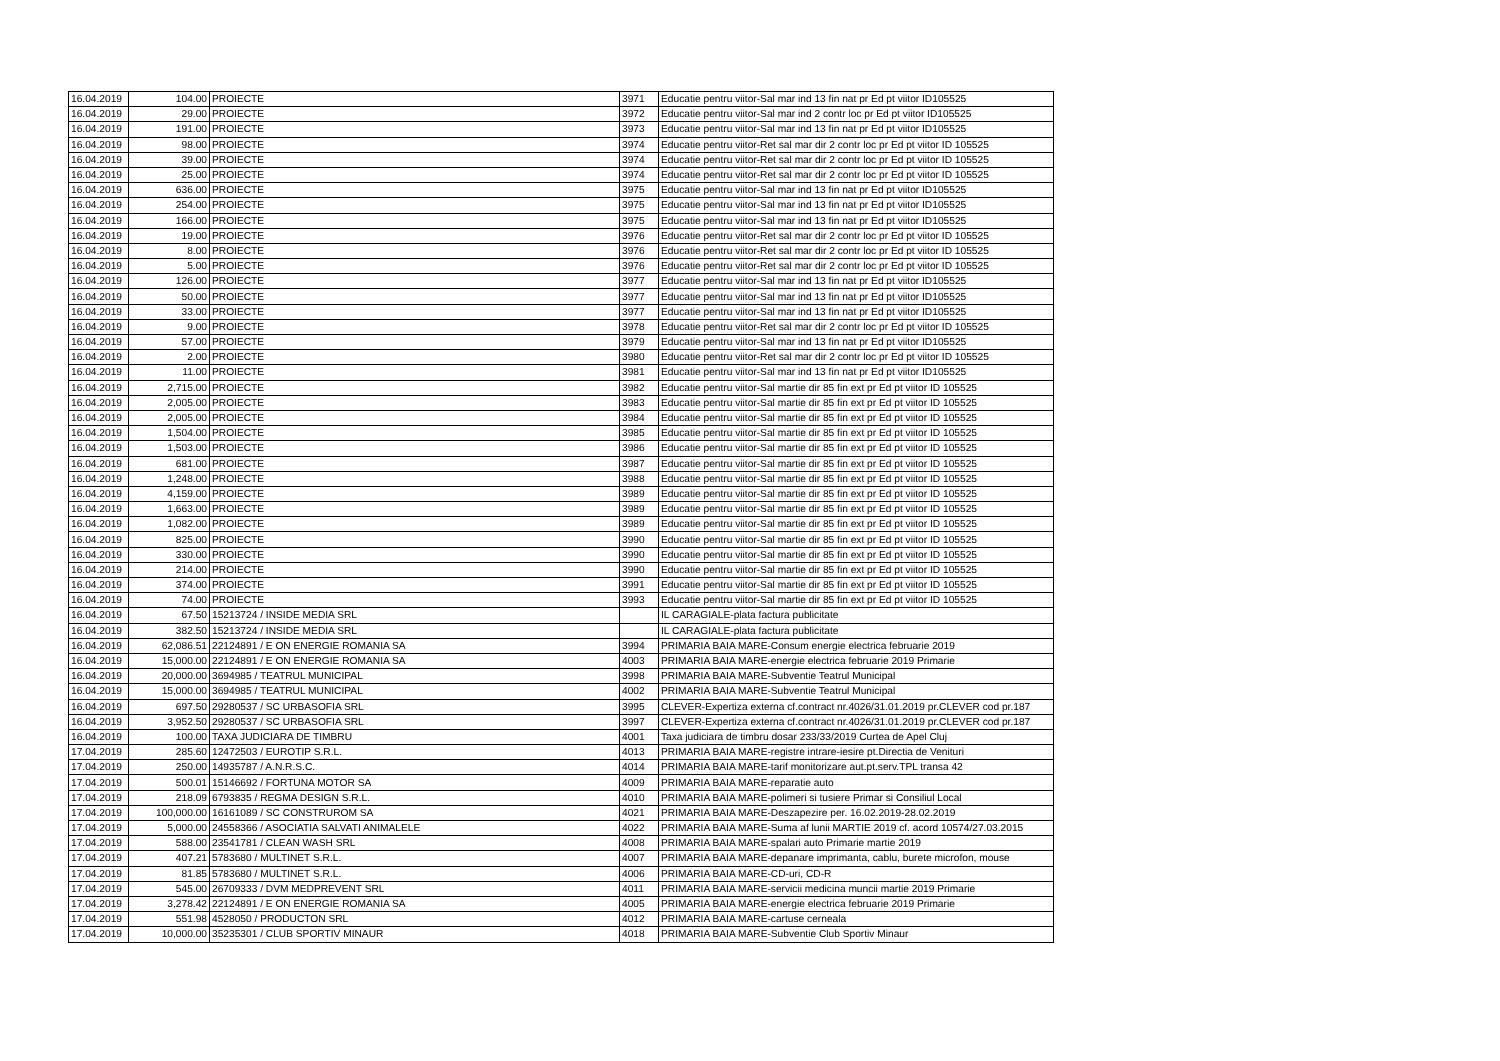| 16.04.2019 | 104.00 | PROIECTE | 3971 | Educatie pentru viitor-Sal mar ind 13 fin nat pr Ed pt viitor ID105525 |
| 16.04.2019 | 29.00 | PROIECTE | 3972 | Educatie pentru viitor-Sal mar ind 2 contr loc pr Ed pt viitor ID105525 |
| 16.04.2019 | 191.00 | PROIECTE | 3973 | Educatie pentru viitor-Sal mar ind 13 fin nat pr Ed pt viitor ID105525 |
| 16.04.2019 | 98.00 | PROIECTE | 3974 | Educatie pentru viitor-Ret sal mar dir 2 contr loc pr Ed pt viitor ID 105525 |
| 16.04.2019 | 39.00 | PROIECTE | 3974 | Educatie pentru viitor-Ret sal mar dir 2 contr loc pr Ed pt viitor ID 105525 |
| 16.04.2019 | 25.00 | PROIECTE | 3974 | Educatie pentru viitor-Ret sal mar dir 2 contr loc pr Ed pt viitor ID 105525 |
| 16.04.2019 | 636.00 | PROIECTE | 3975 | Educatie pentru viitor-Sal mar ind 13 fin nat pr Ed pt viitor ID105525 |
| 16.04.2019 | 254.00 | PROIECTE | 3975 | Educatie pentru viitor-Sal mar ind 13 fin nat pr Ed pt viitor ID105525 |
| 16.04.2019 | 166.00 | PROIECTE | 3975 | Educatie pentru viitor-Sal mar ind 13 fin nat pr Ed pt viitor ID105525 |
| 16.04.2019 | 19.00 | PROIECTE | 3976 | Educatie pentru viitor-Ret sal mar dir 2 contr loc pr Ed pt viitor ID 105525 |
| 16.04.2019 | 8.00 | PROIECTE | 3976 | Educatie pentru viitor-Ret sal mar dir 2 contr loc pr Ed pt viitor ID 105525 |
| 16.04.2019 | 5.00 | PROIECTE | 3976 | Educatie pentru viitor-Ret sal mar dir 2 contr loc pr Ed pt viitor ID 105525 |
| 16.04.2019 | 126.00 | PROIECTE | 3977 | Educatie pentru viitor-Sal mar ind 13 fin nat pr Ed pt viitor ID105525 |
| 16.04.2019 | 50.00 | PROIECTE | 3977 | Educatie pentru viitor-Sal mar ind 13 fin nat pr Ed pt viitor ID105525 |
| 16.04.2019 | 33.00 | PROIECTE | 3977 | Educatie pentru viitor-Sal mar ind 13 fin nat pr Ed pt viitor ID105525 |
| 16.04.2019 | 9.00 | PROIECTE | 3978 | Educatie pentru viitor-Ret sal mar dir 2 contr loc pr Ed pt viitor ID 105525 |
| 16.04.2019 | 57.00 | PROIECTE | 3979 | Educatie pentru viitor-Sal mar ind 13 fin nat pr Ed pt viitor ID105525 |
| 16.04.2019 | 2.00 | PROIECTE | 3980 | Educatie pentru viitor-Ret sal mar dir 2 contr loc pr Ed pt viitor ID 105525 |
| 16.04.2019 | 11.00 | PROIECTE | 3981 | Educatie pentru viitor-Sal mar ind 13 fin nat pr Ed pt viitor ID105525 |
| 16.04.2019 | 2,715.00 | PROIECTE | 3982 | Educatie pentru viitor-Sal martie dir 85 fin ext pr Ed pt viitor ID 105525 |
| 16.04.2019 | 2,005.00 | PROIECTE | 3983 | Educatie pentru viitor-Sal martie dir 85 fin ext pr Ed pt viitor ID 105525 |
| 16.04.2019 | 2,005.00 | PROIECTE | 3984 | Educatie pentru viitor-Sal martie dir 85 fin ext pr Ed pt viitor ID 105525 |
| 16.04.2019 | 1,504.00 | PROIECTE | 3985 | Educatie pentru viitor-Sal martie dir 85 fin ext pr Ed pt viitor ID 105525 |
| 16.04.2019 | 1,503.00 | PROIECTE | 3986 | Educatie pentru viitor-Sal martie dir 85 fin ext pr Ed pt viitor ID 105525 |
| 16.04.2019 | 681.00 | PROIECTE | 3987 | Educatie pentru viitor-Sal martie dir 85 fin ext pr Ed pt viitor ID 105525 |
| 16.04.2019 | 1,248.00 | PROIECTE | 3988 | Educatie pentru viitor-Sal martie dir 85 fin ext pr Ed pt viitor ID 105525 |
| 16.04.2019 | 4,159.00 | PROIECTE | 3989 | Educatie pentru viitor-Sal martie dir 85 fin ext pr Ed pt viitor ID 105525 |
| 16.04.2019 | 1,663.00 | PROIECTE | 3989 | Educatie pentru viitor-Sal martie dir 85 fin ext pr Ed pt viitor ID 105525 |
| 16.04.2019 | 1,082.00 | PROIECTE | 3989 | Educatie pentru viitor-Sal martie dir 85 fin ext pr Ed pt viitor ID 105525 |
| 16.04.2019 | 825.00 | PROIECTE | 3990 | Educatie pentru viitor-Sal martie dir 85 fin ext pr Ed pt viitor ID 105525 |
| 16.04.2019 | 330.00 | PROIECTE | 3990 | Educatie pentru viitor-Sal martie dir 85 fin ext pr Ed pt viitor ID 105525 |
| 16.04.2019 | 214.00 | PROIECTE | 3990 | Educatie pentru viitor-Sal martie dir 85 fin ext pr Ed pt viitor ID 105525 |
| 16.04.2019 | 374.00 | PROIECTE | 3991 | Educatie pentru viitor-Sal martie dir 85 fin ext pr Ed pt viitor ID 105525 |
| 16.04.2019 | 74.00 | PROIECTE | 3993 | Educatie pentru viitor-Sal martie dir 85 fin ext pr Ed pt viitor ID 105525 |
| 16.04.2019 | 67.50 | 15213724 / INSIDE MEDIA SRL | | IL CARAGIALE-plata factura publicitate |
| 16.04.2019 | 382.50 | 15213724 / INSIDE MEDIA SRL | | IL CARAGIALE-plata factura publicitate |
| 16.04.2019 | 62,086.51 | 22124891 / E ON ENERGIE ROMANIA SA | 3994 | PRIMARIA BAIA MARE-Consum energie electrica februarie 2019 |
| 16.04.2019 | 15,000.00 | 22124891 / E ON ENERGIE ROMANIA SA | 4003 | PRIMARIA BAIA MARE-energie electrica februarie 2019 Primarie |
| 16.04.2019 | 20,000.00 | 3694985 / TEATRUL MUNICIPAL | 3998 | PRIMARIA BAIA MARE-Subventie Teatrul Municipal |
| 16.04.2019 | 15,000.00 | 3694985 / TEATRUL MUNICIPAL | 4002 | PRIMARIA BAIA MARE-Subventie Teatrul Municipal |
| 16.04.2019 | 697.50 | 29280537 / SC URBASOFIA SRL | 3995 | CLEVER-Expertiza externa cf.contract nr.4026/31.01.2019 pr.CLEVER cod pr.187 |
| 16.04.2019 | 3,952.50 | 29280537 / SC URBASOFIA SRL | 3997 | CLEVER-Expertiza externa cf.contract nr.4026/31.01.2019 pr.CLEVER cod pr.187 |
| 16.04.2019 | 100.00 | TAXA JUDICIARA DE TIMBRU | 4001 | Taxa judiciara de timbru dosar 233/33/2019 Curtea de Apel Cluj |
| 17.04.2019 | 285.60 | 12472503 / EUROTIP S.R.L. | 4013 | PRIMARIA BAIA MARE-registre intrare-iesire pt.Directia de Venituri |
| 17.04.2019 | 250.00 | 14935787 / A.N.R.S.C. | 4014 | PRIMARIA BAIA MARE-tarif monitorizare aut.pt.serv.TPL transa 42 |
| 17.04.2019 | 500.01 | 15146692 / FORTUNA MOTOR SA | 4009 | PRIMARIA BAIA MARE-reparatie auto |
| 17.04.2019 | 218.09 | 6793835 / REGMA DESIGN S.R.L. | 4010 | PRIMARIA BAIA MARE-polimeri si tusiere Primar si Consiliul Local |
| 17.04.2019 | 100,000.00 | 16161089 / SC CONSTRUROM SA | 4021 | PRIMARIA BAIA MARE-Deszapezire per. 16.02.2019-28.02.2019 |
| 17.04.2019 | 5,000.00 | 24558366 / ASOCIATIA SALVATI ANIMALELE | 4022 | PRIMARIA BAIA MARE-Suma af lunii MARTIE 2019 cf. acord 10574/27.03.2015 |
| 17.04.2019 | 588.00 | 23541781 / CLEAN WASH SRL | 4008 | PRIMARIA BAIA MARE-spalari auto Primarie martie 2019 |
| 17.04.2019 | 407.21 | 5783680 / MULTINET S.R.L. | 4007 | PRIMARIA BAIA MARE-depanare imprimanta, cablu, burete microfon, mouse |
| 17.04.2019 | 81.85 | 5783680 / MULTINET S.R.L. | 4006 | PRIMARIA BAIA MARE-CD-uri, CD-R |
| 17.04.2019 | 545.00 | 26709333 / DVM MEDPREVENT SRL | 4011 | PRIMARIA BAIA MARE-servicii medicina muncii martie 2019 Primarie |
| 17.04.2019 | 3,278.42 | 22124891 / E ON ENERGIE ROMANIA SA | 4005 | PRIMARIA BAIA MARE-energie electrica februarie 2019 Primarie |
| 17.04.2019 | 551.98 | 4528050 / PRODUCTON SRL | 4012 | PRIMARIA BAIA MARE-cartuse cerneala |
| 17.04.2019 | 10,000.00 | 35235301 / CLUB SPORTIV MINAUR | 4018 | PRIMARIA BAIA MARE-Subventie Club Sportiv Minaur |